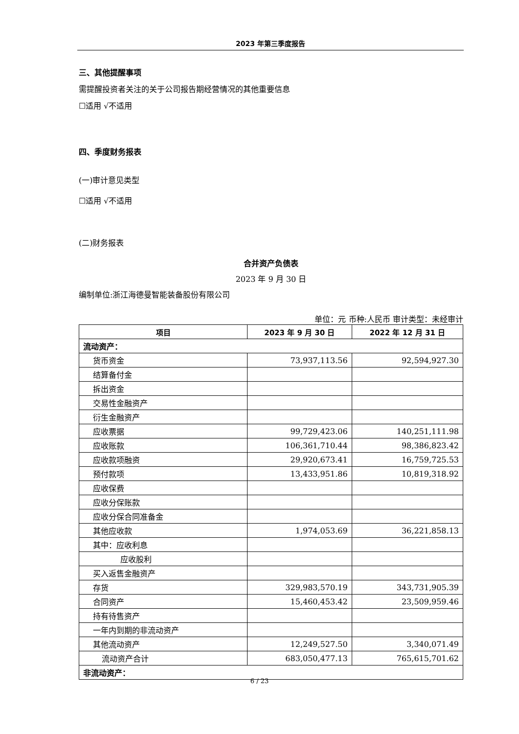2023 年第三季度报告
三、其他提醒事项
需提醒投资者关注的关于公司报告期经营情况的其他重要信息
☐适用 √不适用
四、季度财务报表
(一)审计意见类型
☐适用 √不适用
(二)财务报表
合并资产负债表
2023 年 9 月 30 日
编制单位:浙江海德曼智能装备股份有限公司
单位：元 币种:人民币 审计类型：未经审计
| 项目 | 2023 年 9 月 30 日 | 2022 年 12 月 31 日 |
| --- | --- | --- |
| 流动资产： | | |
| 货币资金 | 73,937,113.56 | 92,594,927.30 |
| 结算备付金 | | |
| 拆出资金 | | |
| 交易性金融资产 | | |
| 衍生金融资产 | | |
| 应收票据 | 99,729,423.06 | 140,251,111.98 |
| 应收账款 | 106,361,710.44 | 98,386,823.42 |
| 应收款项融资 | 29,920,673.41 | 16,759,725.53 |
| 预付款项 | 13,433,951.86 | 10,819,318.92 |
| 应收保费 | | |
| 应收分保账款 | | |
| 应收分保合同准备金 | | |
| 其他应收款 | 1,974,053.69 | 36,221,858.13 |
| 其中：应收利息 | | |
| 应收股利 | | |
| 买入返售金融资产 | | |
| 存货 | 329,983,570.19 | 343,731,905.39 |
| 合同资产 | 15,460,453.42 | 23,509,959.46 |
| 持有待售资产 | | |
| 一年内到期的非流动资产 | | |
| 其他流动资产 | 12,249,527.50 | 3,340,071.49 |
| 流动资产合计 | 683,050,477.13 | 765,615,701.62 |
| 非流动资产： | | |
6 / 23